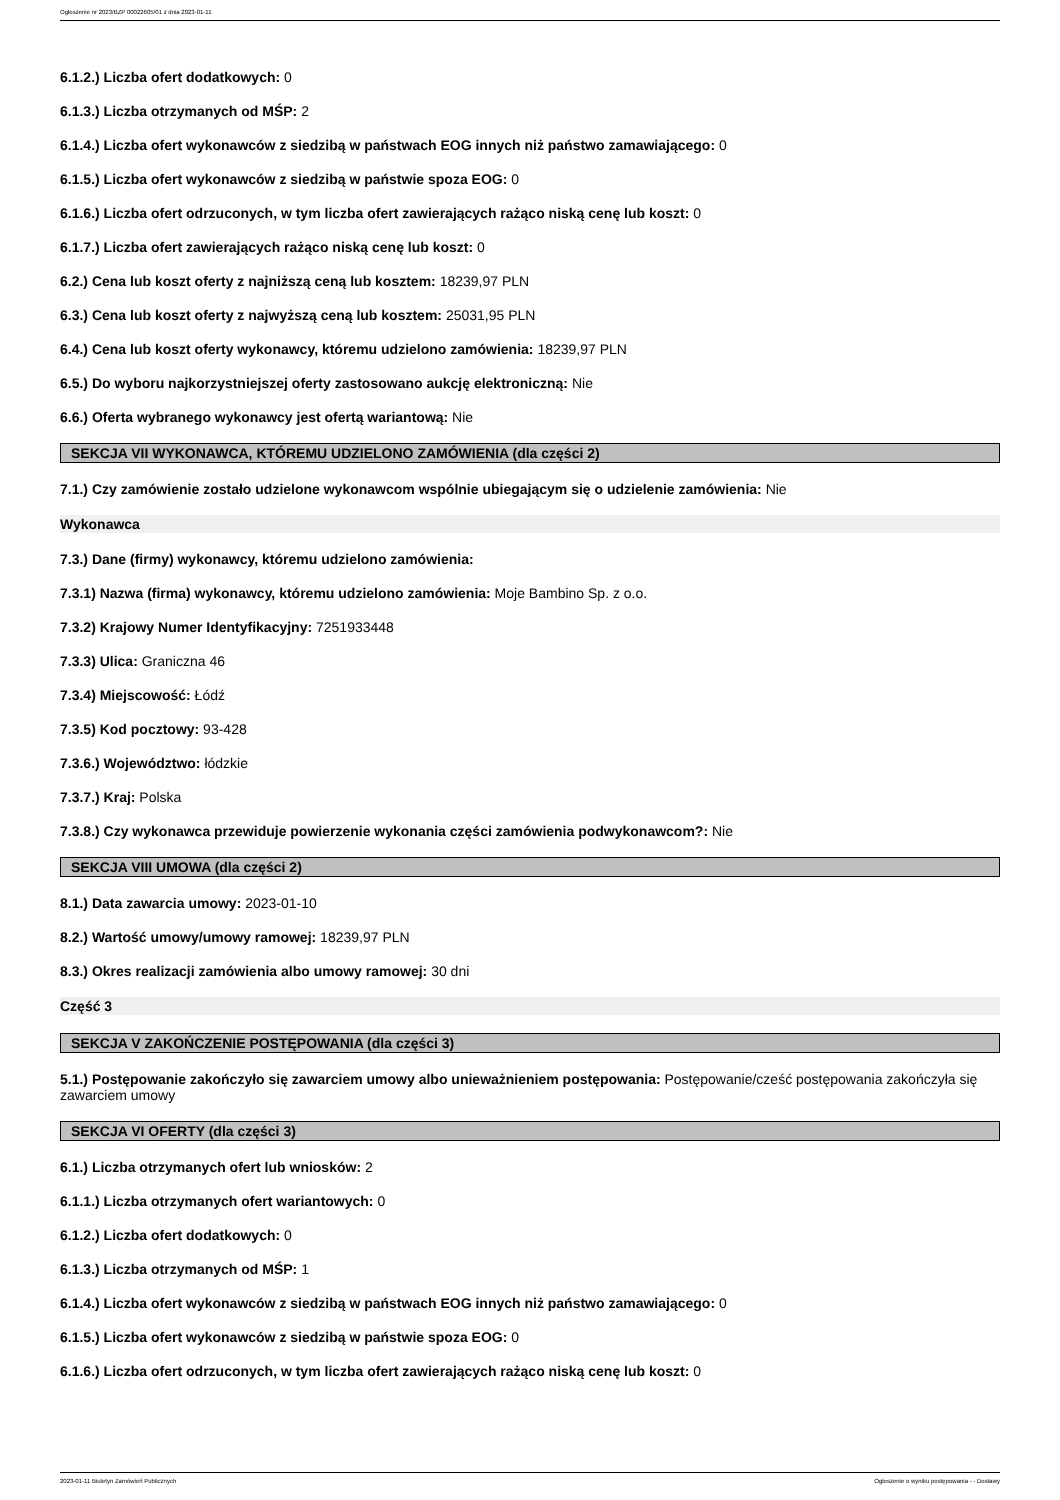Ogłoszenie nr 2023/BZP 00022605/01 z dnia 2023-01-11
6.1.2.) Liczba ofert dodatkowych: 0
6.1.3.) Liczba otrzymanych od MŚP: 2
6.1.4.) Liczba ofert wykonawców z siedzibą w państwach EOG innych niż państwo zamawiającego: 0
6.1.5.) Liczba ofert wykonawców z siedzibą w państwie spoza EOG: 0
6.1.6.) Liczba ofert odrzuconych, w tym liczba ofert zawierających rażąco niską cenę lub koszt: 0
6.1.7.) Liczba ofert zawierających rażąco niską cenę lub koszt: 0
6.2.) Cena lub koszt oferty z najniższą ceną lub kosztem: 18239,97 PLN
6.3.) Cena lub koszt oferty z najwyższą ceną lub kosztem: 25031,95 PLN
6.4.) Cena lub koszt oferty wykonawcy, któremu udzielono zamówienia: 18239,97 PLN
6.5.) Do wyboru najkorzystniejszej oferty zastosowano aukcję elektroniczną: Nie
6.6.) Oferta wybranego wykonawcy jest ofertą wariantową: Nie
SEKCJA VII WYKONAWCA, KTÓREMU UDZIELONO ZAMÓWIENIA (dla części 2)
7.1.) Czy zamówienie zostało udzielone wykonawcom wspólnie ubiegającym się o udzielenie zamówienia: Nie
Wykonawca
7.3.) Dane (firmy) wykonawcy, któremu udzielono zamówienia:
7.3.1) Nazwa (firma) wykonawcy, któremu udzielono zamówienia: Moje Bambino Sp. z o.o.
7.3.2) Krajowy Numer Identyfikacyjny: 7251933448
7.3.3) Ulica: Graniczna 46
7.3.4) Miejscowość: Łódź
7.3.5) Kod pocztowy: 93-428
7.3.6.) Województwo: łódzkie
7.3.7.) Kraj: Polska
7.3.8.) Czy wykonawca przewiduje powierzenie wykonania części zamówienia podwykonawcom?: Nie
SEKCJA VIII UMOWA (dla części 2)
8.1.) Data zawarcia umowy: 2023-01-10
8.2.) Wartość umowy/umowy ramowej: 18239,97 PLN
8.3.) Okres realizacji zamówienia albo umowy ramowej: 30 dni
Część 3
SEKCJA V ZAKOŃCZENIE POSTĘPOWANIA (dla części 3)
5.1.) Postępowanie zakończyło się zawarciem umowy albo unieważnieniem postępowania: Postępowanie/cześć postępowania zakończyła się zawarciem umowy
SEKCJA VI OFERTY (dla części 3)
6.1.) Liczba otrzymanych ofert lub wniosków: 2
6.1.1.) Liczba otrzymanych ofert wariantowych: 0
6.1.2.) Liczba ofert dodatkowych: 0
6.1.3.) Liczba otrzymanych od MŚP: 1
6.1.4.) Liczba ofert wykonawców z siedzibą w państwach EOG innych niż państwo zamawiającego: 0
6.1.5.) Liczba ofert wykonawców z siedzibą w państwie spoza EOG: 0
6.1.6.) Liczba ofert odrzuconych, w tym liczba ofert zawierających rażąco niską cenę lub koszt: 0
2023-01-11 Biuletyn Zamówień Publicznych Ogłoszenie o wyniku postępowania - - Dostawy